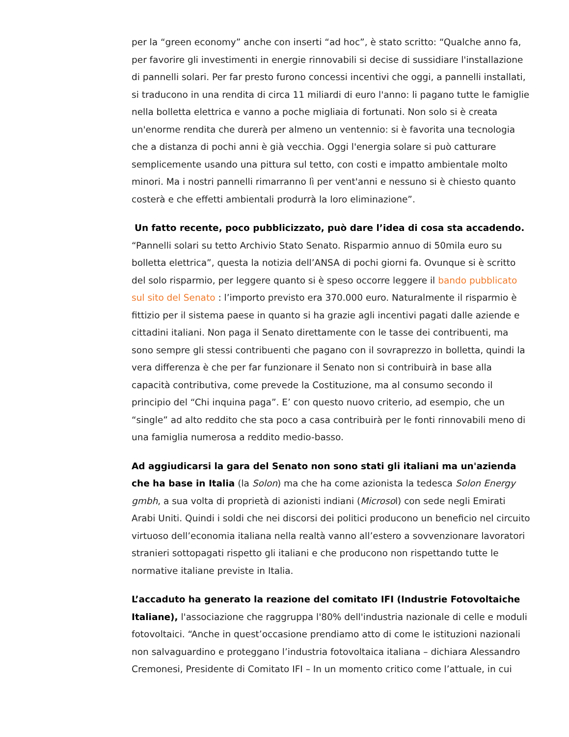per la “green economy” anche con inserti “ad hoc”, è stato scritto: “Qualche anno fa, per favorire gli investimenti in energie rinnovabili si decise di sussidiare l'installazione di pannelli solari. Per far presto furono concessi incentivi che oggi, a pannelli installati, si traducono in una rendita di circa 11 miliardi di euro l'anno: li pagano tutte le famiglie nella bolletta elettrica e vanno a poche migliaia di fortunati. Non solo si è creata un'enorme rendita che durerà per almeno un ventennio: si è favorita una tecnologia che a distanza di pochi anni è già vecchia. Oggi l'energia solare si può catturare semplicemente usando una pittura sul tetto, con costi e impatto ambientale molto minori. Ma i nostri pannelli rimarranno lì per vent'anni e nessuno si è chiesto quanto costerà e che effetti ambientali produrrà la loro eliminazione”.
Un fatto recente, poco pubblicizzato, può dare l’idea di cosa sta accadendo. “Pannelli solari su tetto Archivio Stato Senato. Risparmio annuo di 50mila euro su bolletta elettrica”, questa la notizia dell’ANSA di pochi giorni fa. Ovunque si è scritto del solo risparmio, per leggere quanto si è speso occorre leggere il bando pubblicato sul sito del Senato : l’importo previsto era 370.000 euro. Naturalmente il risparmio è fittizio per il sistema paese in quanto si ha grazie agli incentivi pagati dalle aziende e cittadini italiani. Non paga il Senato direttamente con le tasse dei contribuenti, ma sono sempre gli stessi contribuenti che pagano con il sovraprezzo in bolletta, quindi la vera differenza è che per far funzionare il Senato non si contribuirà in base alla capacità contributiva, come prevede la Costituzione, ma al consumo secondo il principio del “Chi inquina paga”. E’ con questo nuovo criterio, ad esempio, che un “single” ad alto reddito che sta poco a casa contribuirà per le fonti rinnovabili meno di una famiglia numerosa a reddito medio-basso.
Ad aggiudicarsi la gara del Senato non sono stati gli italiani ma un'azienda che ha base in Italia (la Solon) ma che ha come azionista la tedesca Solon Energy gmbh, a sua volta di proprietà di azionisti indiani (Microsol) con sede negli Emirati Arabi Uniti. Quindi i soldi che nei discorsi dei politici producono un beneficio nel circuito virtuoso dell’economia italiana nella realtà vanno all’estero a sovvenzionare lavoratori stranieri sottopagati rispetto gli italiani e che producono non rispettando tutte le normative italiane previste in Italia.
L’accaduto ha generato la reazione del comitato IFI (Industrie Fotovoltaiche Italiane), l'associazione che raggruppa l'80% dell'industria nazionale di celle e moduli fotovoltaici. “Anche in quest’occasione prendiamo atto di come le istituzioni nazionali non salvaguardino e proteggano l’industria fotovoltaica italiana – dichiara Alessandro Cremonesi, Presidente di Comitato IFI – In un momento critico come l’attuale, in cui